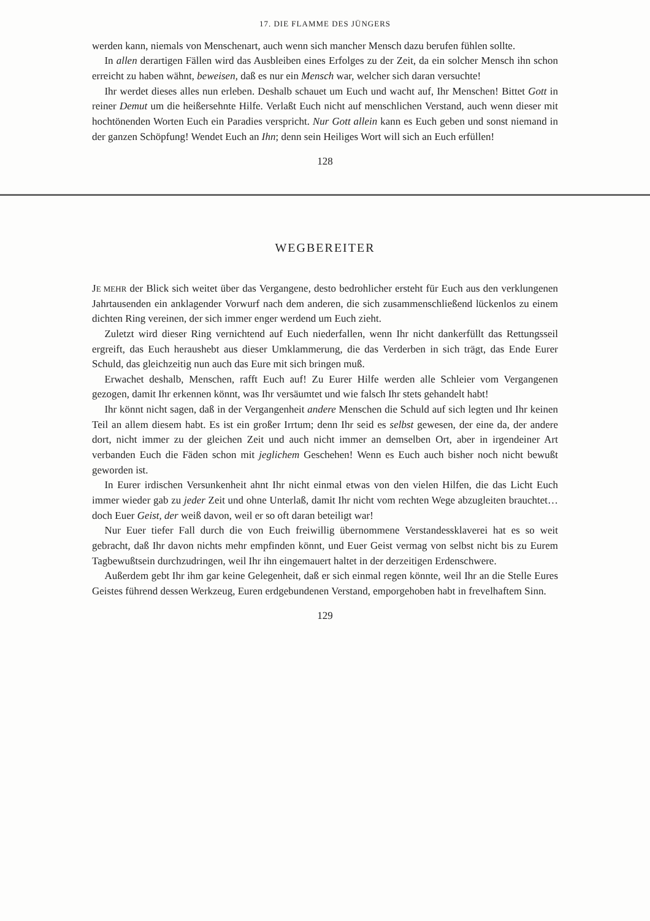17. DIE FLAMME DES JÜNGERS
werden kann, niemals von Menschenart, auch wenn sich mancher Mensch dazu berufen fühlen sollte.
In allen derartigen Fällen wird das Ausbleiben eines Erfolges zu der Zeit, da ein solcher Mensch ihn schon erreicht zu haben wähnt, beweisen, daß es nur ein Mensch war, welcher sich daran versuchte!
Ihr werdet dieses alles nun erleben. Deshalb schauet um Euch und wacht auf, Ihr Menschen! Bittet Gott in reiner Demut um die heißersehnte Hilfe. Verlaßt Euch nicht auf menschlichen Verstand, auch wenn dieser mit hochtönenden Worten Euch ein Paradies verspricht. Nur Gott allein kann es Euch geben und sonst niemand in der ganzen Schöpfung! Wendet Euch an Ihn; denn sein Heiliges Wort will sich an Euch erfüllen!
128
WEGBEREITER
JE MEHR der Blick sich weitet über das Vergangene, desto bedrohlicher ersteht für Euch aus den verklungenen Jahrtausenden ein anklagender Vorwurf nach dem anderen, die sich zusammenschließend lückenlos zu einem dichten Ring vereinen, der sich immer enger werdend um Euch zieht.
Zuletzt wird dieser Ring vernichtend auf Euch niederfallen, wenn Ihr nicht dankerfüllt das Rettungsseil ergreift, das Euch heraushebt aus dieser Umklammerung, die das Verderben in sich trägt, das Ende Eurer Schuld, das gleichzeitig nun auch das Eure mit sich bringen muß.
Erwachet deshalb, Menschen, rafft Euch auf! Zu Eurer Hilfe werden alle Schleier vom Vergangenen gezogen, damit Ihr erkennen könnt, was Ihr versäumtet und wie falsch Ihr stets gehandelt habt!
Ihr könnt nicht sagen, daß in der Vergangenheit andere Menschen die Schuld auf sich legten und Ihr keinen Teil an allem diesem habt. Es ist ein großer Irrtum; denn Ihr seid es selbst gewesen, der eine da, der andere dort, nicht immer zu der gleichen Zeit und auch nicht immer an demselben Ort, aber in irgendeiner Art verbanden Euch die Fäden schon mit jeglichem Geschehen! Wenn es Euch auch bisher noch nicht bewußt geworden ist.
In Eurer irdischen Versunkenheit ahnt Ihr nicht einmal etwas von den vielen Hilfen, die das Licht Euch immer wieder gab zu jeder Zeit und ohne Unterlaß, damit Ihr nicht vom rechten Wege abzugleiten brauchtet… doch Euer Geist, der weiß davon, weil er so oft daran beteiligt war!
Nur Euer tiefer Fall durch die von Euch freiwillig übernommene Verstandessklaverei hat es so weit gebracht, daß Ihr davon nichts mehr empfinden könnt, und Euer Geist vermag von selbst nicht bis zu Eurem Tagbewußtsein durchzudringen, weil Ihr ihn eingemauert haltet in der derzeitigen Erdenschwere.
Außerdem gebt Ihr ihm gar keine Gelegenheit, daß er sich einmal regen könnte, weil Ihr an die Stelle Eures Geistes führend dessen Werkzeug, Euren erdgebundenen Verstand, emporgehoben habt in frevelhaftem Sinn.
129